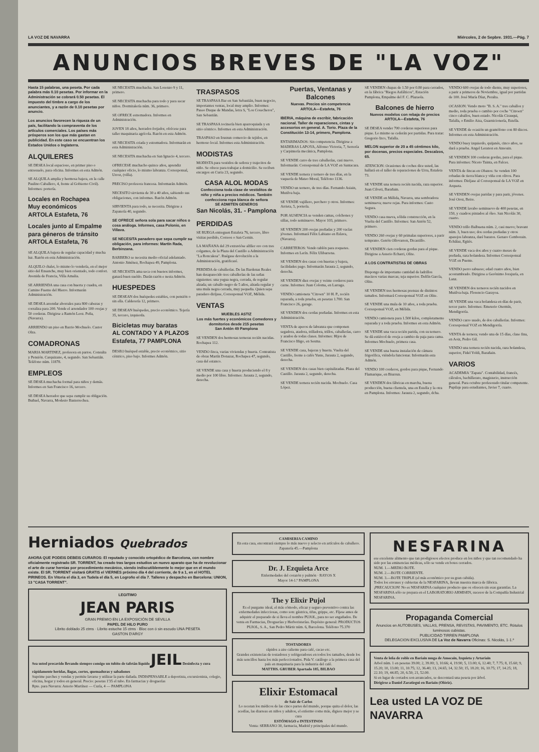LA VOZ DE NAVARRA Miércoles, 2 de Sepbre. 1931.—Pág. 7
ANUNCIOS BREVES DE "LA VOZ"
Hasta 15 palabras, una peseta. Por cada palabra más 0.10 pesetas. Por informar en la Administración se cobrará 0.50 pesetas. El impuesto del timbre a cargo de los anunciantes, y a razón de 0.10 pesetas por anuncio.
Los anuncios favorecen la riqueza de un país, facilitando la compraventa de los artículos comerciales. Los países más prósperos son los que más gastan en publicidad. En este caso se encuentran los Estados Unidos o Inglaterra.
ALQUILERES
SE DESEA local espacioso, en primer piso o entresuelo, para oficina. Informes en esta Admón.
SE ALQUILA amplia y hermosa bajera, en la calle Paulino Caballero, 4, frente al Gobierno Civil). Informes: portería.
Locales en Rochapea
Muy económicos
ARTOLA Estafeta, 76
Locales junto al Empalme
para géneros de tránsito
ARTOLA Estafeta, 76
SE ALQUILA bajera de regular capacidad y mucha luz. Razón en esta Administración.
ALQUILO chalet, lo mismo lo vendería, en el mejor sitio del Ensanche, muy bien orientado, todo confort. Avenida de Francia, Villa Amalia.
SE ARRIENDA una casa con huerta y cuadra, en Camino Fuente del Hierro. Informarán Administración.
SE DESEA arrendar aborrales para 800 cabezas y corraliza para 200. Vende el arrendador 100 ovejas y 50 corderas. Dirigirse a Ramón Leoz. Peña, (Navarra).
ARRIENDO un piso en Barrio Mochuelo. Castor Olza.
COMADRONAS
MARIA MARTINEZ, profesora en partos. Consulta y Pensión. Carquizano, 4, segundo. San Sebastián. Teléfono núm. 11878.
EMPLEOS
SE DESEA muchacha formal para niños y demás. Informes en San Francisco 16, tercero.
SE DESEA herrador que sepa cumplir su obligación. Buñuel, Navarra, Modesto Basterrechea.
SE NECESITA muchacha. San Lorenzo 9 y 11, primero.
SE NECESITA muchacha para todo y para sacar niños. Dormitalería núm. 36, primero.
SE OFRECE estremadora. Informes en Administración.
JOVEN 18 años, herrador-forjador, ofrécese para taller maquinaria agrícola. Razón en esta Admón.
SE NECESITA criada y estremadora. Informarán en esta Administración.
SE NECESITA muchacha en San Ignacio 4, tercero.
OFRECESE muchacho quince años, aprendiz cualquier oficio, lo mismo labranza. Corresponsal, Urroz, (villa).
PRECISO profesora francesa. Informarán Admón.
NECESITO sirvienta de 30 a 40 años, sabiendo sus obligaciones, con informes. Razón Admón.
SIRVIENTA para todo, se necesita. Dirigirse a Zapatería 40, segundo.
SE OFRECE señora sola para sacar niños o cosa análoga. Informes, casa Polonio, en Villava.
SE NECESITA panadero que sepa cumplir su obligación, para informes: Martín Rada, Berbinzana.
BARBERO se necesita medio oficial adelantado. Antonio Jiménez, Rochapea 49, Pamplona.
SE NECESITA ama seca con buenos informes, ganará buen sueldo. Darán razón e nesta Admón.
HUESPEDES
SE DESEAN dos huéspedes estables, con pensión o sin ella. Calderería 12, primero.
SE DESEAN huéspedes, precio económico. Tejería 35, tercero, izquierda.
Bicicletas muy baratas
AL CONTADO Y A PLAZOS
Estafeta, 77 PAMPLONA
DESEO huésped estable, precio económico, sitio céntrico, piso bajo. Informes Admón.
TRASPASOS
SE TRASPASA Bar en San Sebastián, buen negocio, importantes ventas, local muy amplio. Informes: Paseo Duque de Mandas, letra S, "Los Cosecheros", San Sebastián.
SE TRASPASA tocinería bien aparroquiada y en sitio céntrico. Informes en esta Administración.
TRASPASO en Irurzun comercio de tejidos, en hermoso local. Informes esta Administración.
MODISTAS
MODISTA para vestidos de señora y trajecitos de niño. Se ofrece para trabajar a domicilio. Se reciben encargos en Curia 23, segundo.
CASA ALOL MODAS
Confecciona toda clase de vestiditos de niño y niña a precios módicos. También confecciona ropa blanca de señora
SE ADMITEN GENEROS
San Nicolás, 31. - Pamplona
PERDIDAS
SE RUEGA entreguen Estafeta 76, tercero, libro visitas perdido, Correos o San Cernin.
LA MAÑANA del 29 extravióse alfiler oro con tres colgantes, de la Plaza del Castillo a Administración "La Roncalesa". Ruégase devolución a la Administración, gratificaré.
PERDIDA de caballerías. De las Bardenas Reales han desaparecido tres caballerías de las señas siguientes: una yegua negra, cerrada, de regular alzada; un caballo negro de 5 años, alzada regular y una mula negra cerrada, muy pequeña. Quien sepa paradero diríjase, Corresponsal VOZ, Mélida.
VENTAS
MUEBLES ASTIZ
Los más fuertes y económicos Comedores y dormitorios desde 215 pesetas
San Antón 49 Pamplona
SE VENDEN dos hermosas terneras recién nacidas. Rochapea 112.
VENDO finca, varias viviendas y huerta. Contratista de obras Martín Donazar, Rochapea 47, segundo, casa del estanco.
SE VENDE una casa y huerta produciendo el 8 y medio por 100 libre. Informes: Jarauta 2, segundo, derecha.
Puertas, Ventanas y Balcones
Nuevas. Precios sin competencia
ARTOLA—Estafeta, 76
IBERIA, máquina de escribir, fabricación nacional. Taller de reparaciones, cintas y accesorios en general. A. Torio. Plaza de la Constitución 13-14, primero, Pamplona.
ENTARIMADOS: Sin competencia. Dirigirse a MADERAS LAPOYA, Alfonso Victoria, 7, Serrería y Carpintería mecánica, Pamplona.
SE VENDE carro de tres caballerías, casi nuevo. Informarán: Corresponsal de LA VOZ en Santacara.
SE VENDE ternera y ternero de tres días, en la vaquería de Mateo Moral, Teléfono 1136.
VENDO un ternero, de tres días. Fernando Asiain, Mutilva baja.
SE VENDE vajillero, perchero y otros. Informes: Arrieta, 5, portería.
POR AUSENCIA se venden camas, colchones y sillas, todo seminuevo. Mayor 103, primero.
SE VENDEN 200 ovejas preñadas y 200 vacías jóvenes. Informará Félix Labiano en Eslava, (Navarra).
CARRETEROS: Vendo tablón para zoquetes. Informes en Lerín. Félix Ulibarrena.
SE VENDEN dos casas con huertas y bajera, facilidades pago. Informarán Jarauta 2, segundo, derecha.
SE VENDEN diez ovejas y veinte corderos para carne. Informes: Juan Coloma, en Larraga.
VENDO camioneta "Citroen" 10 H. P., recién reparada, a toda prueba, en pesetas 1.700. San Francisco 26, garage.
SE VENDEN dos cerdas preñadas. Informes en esta Administración.
VENTA de aperos de labranza que componen segadora, atadora, trilladora, trillos, caballerías, carro y arados de todas clases. Informes: Hijos de Francisco Iñigo, en Sesma.
SE VENDE casa, bajeras y huerta. Vuelta del Castillo, frente a cafés Yuste, Jarauta 2, segundo, derecha.
SE VENDEN dos casas bien capitalizadas. Plaza del Castillo. Jarauta 2, segundo, derecha.
SE VENDE ternera recién nacida. Mochuelo. Casa López.
SE VENDEN chapas de 1.50 por 0.80 para cerrados, en la fábrica "Riegos Asfálticos", Estación Pamplona, Empalme del F. C. Plazaola.
Balcones de hierro
Nuevos modelos con rebaja de precios
ARTOLA—Estafeta, 76
SE DESEA vender 700 corderas superiores para pique. Lo mismo se cederán por partidas. Para tratar: Gregorio Izco, Tafalla.
MELON superior de 20 a 45 céntimos kilo, por docenas, precios especiales. Descalzos, 65.
ATENCION: Ocasiones de coches dice usted, las hallará en el taller de reparaciones de Urra, Estafeta 73.
SE VENDE una ternera recién nacida, raza superior. Juan Cilveti, Barañain.
SE VENDE en Mélida, Navarra, una sembradora seminueva; nueve rejas. Para informes: Casto Segura.
VENDO casa nueva, sólida construcción, en la Vuelta del Castillo. Informes: San Antón 52, primero.
VENDO 260 ovejas y 60 primalas superiores, a parir temprano. Genón Ollovarren, Dicastillo.
SE VENDEN cien corderas gordas para el pique. Dirigirse a Asterio Echarri, Olite.
A LOS CONTRATISTAS DE OBRAS
Dispongo de importante cantidad de ladrillos macizos varias marcas; teja superior. Delfín García, Olite.
SE VENDEN tres hermosas prensas de distintos tamaños. Informará Corresponsal VOZ en Olite.
SE VENDE una mula de 10 años, a toda prueba. Corresponsal VOZ, en Mélida.
VENDO camioneta para 1.500 kilos, completamente reparada y a toda prueba. Informes en esta Admón.
SE VENDE una vaca recién parida, con su ternero. Se dá estiércol de oveja a cambio de paja para cama. Informes Mochuelo, primera casa.
SE VENDE una buena instalación de cámara frigorífica, viéndola funcionar. Informarán esta Admón.
VENDO 100 corderos, gordos para pique, Fernando Flamarique, en Biurrun.
SE VENDEN dos fábricas en marcha, buena producción, buena clientela, una en Estella y la otra en Pamplona. Informes: Jarauta 2, segundo, dcha.
VENDO 600 ovejas de todo diente, muy superiores, a parir a primeros de Noviembre, igual por partidas de 100. José María Díaz, Peralta.
OCASION: Vendo moto "B. S. A." tres caballos y medio, toda prueba o cambio por coche "Citroen" cinco caballos, buen estado. Nicolás Cirauqui, Tafalla, o Emilio Aisa, Guarnicionería, Estella.
SE VENDE de ocasión un gramófono con 80 discos. Informes en esta Administración.
VENDO buey izquierdo, quijanés, cinco años, se dará a prueba. Angel Leranoz en Ansoain.
SE VENDEN 100 corderas gordas, para el pique. Para informes: Niceto Tainta, en Falces.
VENTA de fincas en Obanos: Se venden 100 robadas de tierra blanca y viña con olivos. Para informes: Diríjase al Corresponsal de LA VOZ en Arqueta.
SE VENDEN ovejas paridas y para parir, jóvenes. José Oroz, Beire.
SE VENDE lavabo seminuevo de 400 pesetas, en 150, y cuadros pintados al óleo. San Nicolás 30, cuarto.
VENDO trillo Balbuena núm. 2, casi nuevo; bravant núm. 3, buen uso; dos cerdas preñadas y otros aparejos labranza, daré baratos. Genaro Cemborain. Echálaz, Egüés.
SE VENDE vaca dos años y cuatro meses de preñada, raza holandesa. Informes Corresponsal VOZ en Puente.
VENDO perro sabueso; edad cuatro años, bien acostumbrado. Dirigirse a Gerónimo Jorajuría, en Lanz.
SE VENDEN dos terneros recién nacidos en Mutilva-baja. Florencio Garayoa.
SE VENDE una vaca holandesa en días de parir, tercer parto. Informes: Emeterio Otermín, Mendigorría.
VENDO carro usado, de dos caballerías. Informes: Corresponsal VOZ en Mendigorría.
VENTA de ternera; vendo una de 15 días, clase fina, en Aoiz, Pedro Gil.
VENDO una ternera recién nacida, raza holandesa, superior, Fidel Yoldi, Barañain.
VARIOS
ACADEMIA "Zapata". Contabilidad, francés, cálculos, bachillerato, magisterio, instrucción general. Para octubre profesorado titular competente. Pupilaje para estudiantes, Javier 7, cuarto.
Herniados Quebrados
AHORA QUE PODEIS DEBEIS CURAROS: El reputado y conocido ortopédico de Barcelona, con nombre oficialmente registrado SR. TORRENT, ha creado tras largos estudios un nuevo aparato que ha de revolucionar el arte de curar hernias por procedimiento mecánico, siendo indiscutiblemente lo mejor que en el mundo existe. El SR. TORRENT visitará GRATIS el VIERNES próximo día 4 del corriente, de 9 a 1, en el HOTEL PIRINEOS. En Vitoria el día 3, en Tudela el día 5, en Logroño el día 7. Talleres y despacho en Barcelona: UNION, 13 "CASA TORRENT".
LEGITIMO
JEAN PARIS
GRAN PREMIO EN LA EXPOSICIÓN DE SEVILLA
PAPEL DE HILO PURO
Librito doblado 25 ctms · Librito estuche 15 ctms · Bloc con ó sin escudo UNA PESETA
GASTON D'ARGY
Sea usted precavido llevando siempre consigo un tubito de tafetán líquido JEIL Desinfecta y cura rápidamente heridas, llagas, cortes, quemaduras y sabañones
Suprime parches y vendas y permite lavarse y utilizar la parte dañada. INDISPENSABLE a deportista, excursionista, colegio, oficina, hogar y todos en general. Precio: pesetas 1'35 el tubo. En farmacias y droguerías
Rpte. para Navarra: Asterio Martínez — Curía, 4 — PAMPLONA
CAMISERIA CAMINO
En esta casa, encontrará siempre lo más nuevo y selecto en artículos de caballero.
Zapatería 45.—Pamplona
Dr. J. Ezquieta Arce
Enfermedades del corazón y pulmón · RAYOS X
Mayor 14-1.º PAMPLONA
The y Elixir Pujol
Es el purgante ideal, el más cómodo, eficaz y seguro preventivo contra las enfermedades infecciosas, como son: gástrica, tifus, grippe, etc. Fíjese antes de adquirir el preparado de si lleva el nombre PUJOL, para no ser engañados. De venta en Farmacias, Droguerías y Herboristerías. Depósito general: PRODUCTOS PUJOL, S. A., San Pedro Mártir núm. 6, Barcelona. Teléfono 75.370
TOSTADORES
rápidos a aire caliente para café, cacao etc.
Grandes existencias de tostadores y refrigeradores en todos los tamaños, desde los más sencillos hasta los más perfeccionados. Pida V. catálogo a la primera casa del país en maquinaria para la industria del café.
MATTHS. GRUBER Apartado 185, BILBAO
Elixir Estomacal
de Saiz de Carlos
Lo recetan los médicos de las cinco partes del mundo, porque quita el dolor, las acedías, las diarreas en niños y adultos, el enfermo come más, digiere mejor y se cura
ESTÓMAGO e INTESTINOS
Venta: SERRANO 30, farmacia, Madrid y principales del mundo.
NESFARINA
ese excelente alimento que tan prodigiosos efectos produce en los niños y que tan recomendado ha sido por las eminencias médicas, sólo se vende en botes cerrados.
NUM. 1.—MEDIO BOTE.
NUM. 2.—BOTE CORRIENTE.
NUM. 3.—BOTE TRIPLE (el más económico por su gran cabida).
Todos los envases y cubiertas de la NESFARINA, llevan nuestra marca de fábrica.
¡PRECAUCION! No es NESFARINA cualquier producto que os ofrecen sin esas garantías. La NESFARINA sólo se prepara en el LABORATORIO ARMISEN, sucesor de la Compañía Industrial NESFARINA.
Propaganda Comercial
Anuncios en AUTOBUSES, VALLAS, PRENSA, REVISTAS, PAVIMENTO, ETC. Rótulos luminosos cubistas.
PUBLICIDAD TIRREN PAMPLONA
DELEGACION EXCLUSIVA DE La Voz de Navarra Oficinas: S. Nicolás, 1-1.º
Venta de leña de roble en Bariain muga de Amocain, Izquieta y Artariain
Arbol núm. 1 en pesetas 39.00; 2, 39.00; 3, 10.66; 4, 19.90; 5, 13.00; 6, 12.40; 7, 7.75; 8, 15.60; 9, 15.20; 10, 13.00; 11, 10.75; 12, 36.40; 13, 24.65; 14, 32.50; 15, 18.20; 16, 10.75; 17, 14.25; 18, 22.10; 19, 44.85; 20, 6.50; 21, 52.00.
Si en lugar de cortados son arrancados, se descontará una peseta por árbol.
Dirigirse a Daniel Zaratiegui en Bariain (Olóriz).
Lea usted LA VOZ DE NAVARRA